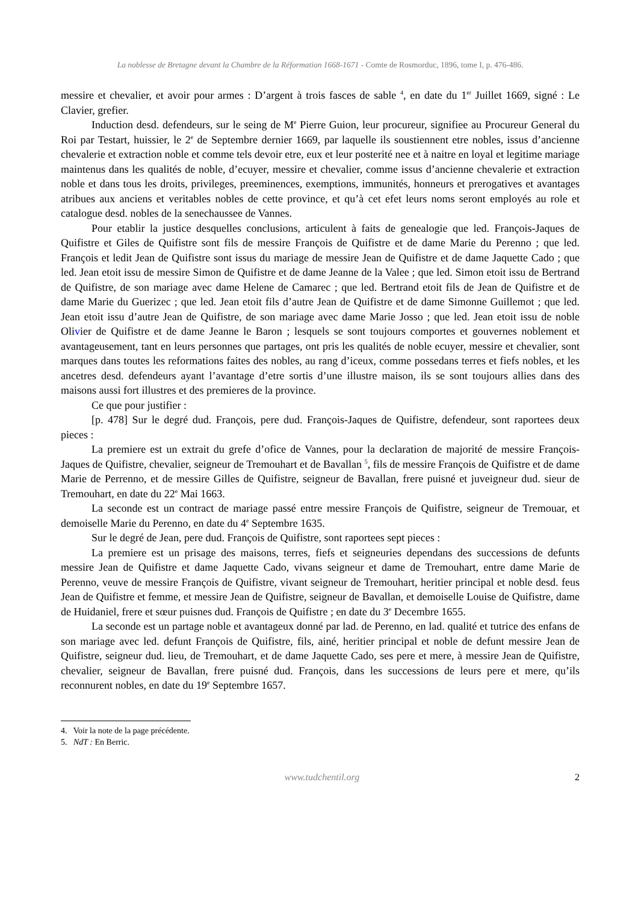La noblesse de Bretagne devant la Chambre de la Réformation 1668-1671 - Comte de Rosmorduc, 1896, tome I, p. 476-486.
messire et chevalier, et avoir pour armes : D’argent à trois fasces de sable <sup>4</sup>, en date du 1<sup>er</sup> Juillet 1669, signé : Le Clavier, grefier.
Induction desd. defendeurs, sur le seing de M<sup>e</sup> Pierre Guion, leur procureur, signifiee au Procureur General du Roi par Testart, huissier, le 2<sup>e</sup> de Septembre dernier 1669, par laquelle ils soustiennent etre nobles, issus d’ancienne chevalerie et extraction noble et comme tels devoir etre, eux et leur posterité nee et à naitre en loyal et legitime mariage maintenus dans les qualités de noble, d’ecuyer, messire et chevalier, comme issus d’ancienne chevalerie et extraction noble et dans tous les droits, privileges, preeminences, exemptions, immunités, honneurs et prerogatives et avantages atribues aux anciens et veritables nobles de cette province, et qu’à cet efet leurs noms seront employés au role et catalogue desd. nobles de la senechaussee de Vannes.
Pour etablir la justice desquelles conclusions, articulent à faits de genealogie que led. François-Jaques de Quifistre et Giles de Quifistre sont fils de messire François de Quifistre et de dame Marie du Perenno ; que led. François et ledit Jean de Quifistre sont issus du mariage de messire Jean de Quifistre et de dame Jaquette Cado ; que led. Jean etoit issu de messire Simon de Quifistre et de dame Jeanne de la Valee ; que led. Simon etoit issu de Bertrand de Quifistre, de son mariage avec dame Helene de Camarec ; que led. Bertrand etoit fils de Jean de Quifistre et de dame Marie du Guerizec ; que led. Jean etoit fils d’autre Jean de Quifistre et de dame Simonne Guillemot ; que led. Jean etoit issu d’autre Jean de Quifistre, de son mariage avec dame Marie Josso ; que led. Jean etoit issu de noble Olivier de Quifistre et de dame Jeanne le Baron ; lesquels se sont toujours comportes et gouvernes noblement et avantageusement, tant en leurs personnes que partages, ont pris les qualités de noble ecuyer, messire et chevalier, sont marques dans toutes les reformations faites des nobles, au rang d’iceux, comme possedans terres et fiefs nobles, et les ancetres desd. defendeurs ayant l’avantage d’etre sortis d’une illustre maison, ils se sont toujours allies dans des maisons aussi fort illustres et des premieres de la province.
Ce que pour justifier :
[p. 478] Sur le degré dud. François, pere dud. François-Jaques de Quifistre, defendeur, sont raportees deux pieces :
La premiere est un extrait du grefe d’ofice de Vannes, pour la declaration de majorité de messire François-Jaques de Quifistre, chevalier, seigneur de Tremouhart et de Bavallan <sup>5</sup>, fils de messire François de Quifistre et de dame Marie de Perrenno, et de messire Gilles de Quifistre, seigneur de Bavallan, frere puisné et juveigneur dud. sieur de Tremouhart, en date du 22<sup>e</sup> Mai 1663.
La seconde est un contract de mariage passé entre messire François de Quifistre, seigneur de Tremouar, et demoiselle Marie du Perenno, en date du 4<sup>e</sup> Septembre 1635.
Sur le degré de Jean, pere dud. François de Quifistre, sont raportees sept pieces :
La premiere est un prisage des maisons, terres, fiefs et seigneuries dependans des successions de defunts messire Jean de Quifistre et dame Jaquette Cado, vivans seigneur et dame de Tremouhart, entre dame Marie de Perenno, veuve de messire François de Quifistre, vivant seigneur de Tremouhart, heritier principal et noble desd. feus Jean de Quifistre et femme, et messire Jean de Quifistre, seigneur de Bavallan, et demoiselle Louise de Quifistre, dame de Huidaniel, frere et sœur puisnes dud. François de Quifistre ; en date du 3<sup>e</sup> Decembre 1655.
La seconde est un partage noble et avantageux donné par lad. de Perenno, en lad. qualité et tutrice des enfans de son mariage avec led. defunt François de Quifistre, fils, ainé, heritier principal et noble de defunt messire Jean de Quifistre, seigneur dud. lieu, de Tremouhart, et de dame Jaquette Cado, ses pere et mere, à messire Jean de Quifistre, chevalier, seigneur de Bavallan, frere puisné dud. François, dans les successions de leurs pere et mere, qu’ils reconnurent nobles, en date du 19<sup>e</sup> Septembre 1657.
4. Voir la note de la page précédente.
5. NdT : En Berric.
www.tudchentil.org 2